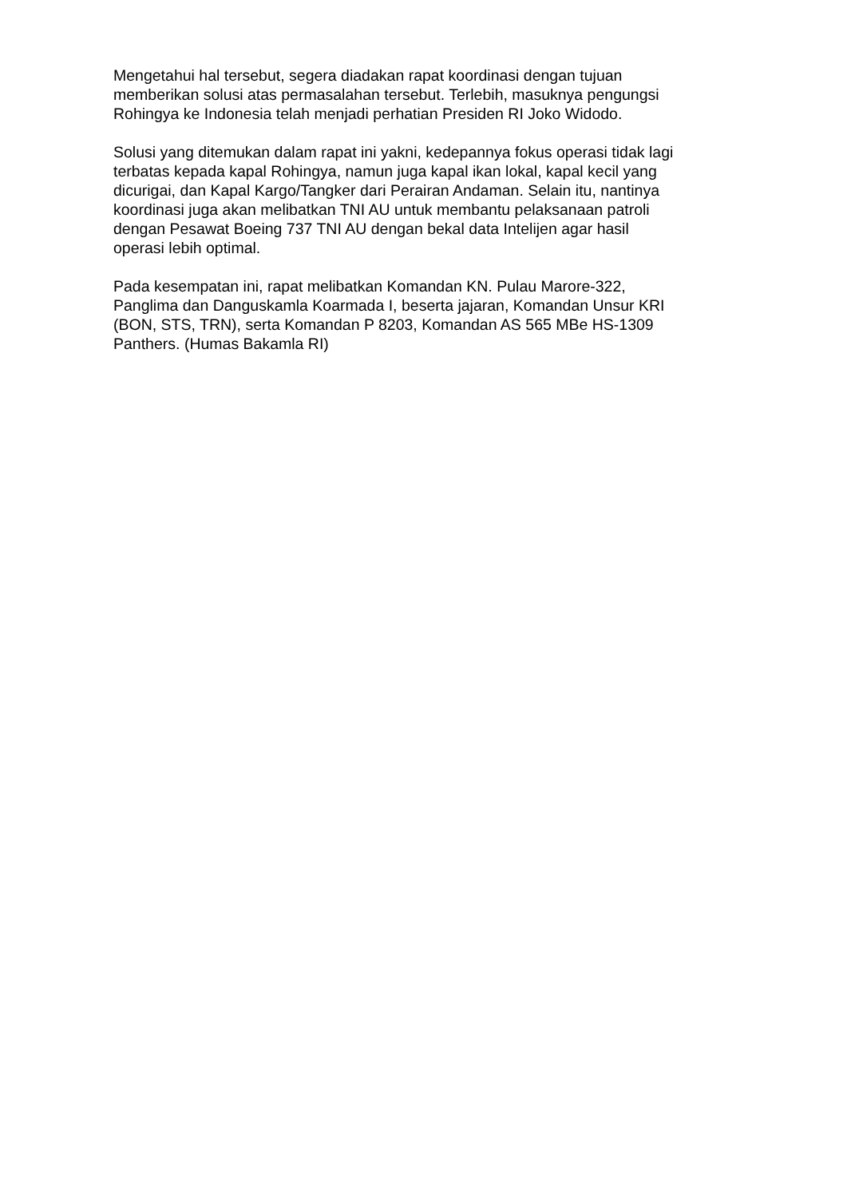Mengetahui hal tersebut, segera diadakan rapat koordinasi dengan tujuan
memberikan solusi atas permasalahan tersebut. Terlebih, masuknya pengungsi
Rohingya ke Indonesia telah menjadi perhatian Presiden RI Joko Widodo.
Solusi yang ditemukan dalam rapat ini yakni, kedepannya fokus operasi tidak lagi
terbatas kepada kapal Rohingya, namun juga kapal ikan lokal, kapal kecil yang
dicurigai, dan Kapal Kargo/Tangker dari Perairan Andaman. Selain itu, nantinya
koordinasi juga akan melibatkan TNI AU untuk membantu pelaksanaan patroli
dengan Pesawat Boeing 737 TNI AU dengan bekal data Intelijen agar hasil
operasi lebih optimal.
Pada kesempatan ini, rapat melibatkan Komandan KN. Pulau Marore-322,
Panglima dan Danguskamla Koarmada I, beserta jajaran, Komandan Unsur KRI
(BON, STS, TRN), serta Komandan P 8203, Komandan AS 565 MBe HS-1309
Panthers. (Humas Bakamla RI)